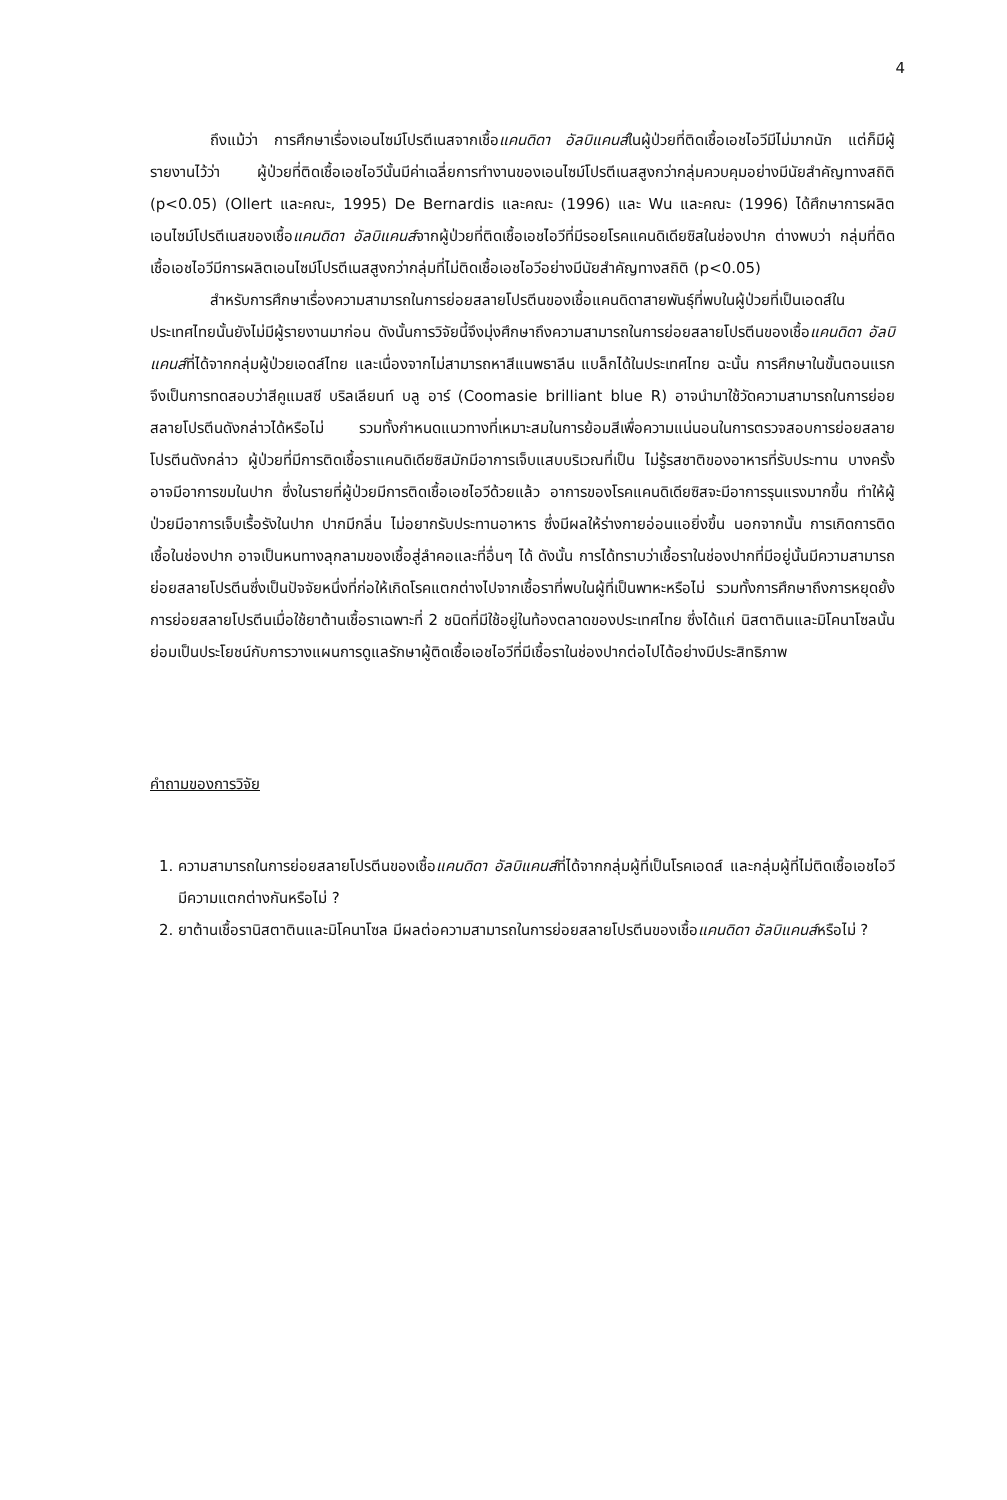4
ถึงแม้ว่า การศึกษาเรื่องเอนไซม์โปรตีเนสจากเชื้อแคนดิดา อัลบิแคนส์ในผู้ป่วยที่ติดเชื้อเอชไอวีมีไม่มากนัก แต่ก็มีผู้รายงานไว้ว่า ผู้ป่วยที่ติดเชื้อเอชไอวีนั้นมีค่าเฉลี่ยการทำงานของเอนไซม์โปรตีเนสสูงกว่ากลุ่มควบคุมอย่างมีนัยสำคัญทางสถิติ (p<0.05) (Ollert และคณะ, 1995) De Bernardis และคณะ (1996) และ Wu และคณะ (1996) ได้ศึกษาการผลิตเอนไซม์โปรตีเนสของเชื้อแคนดิดา อัลบิแคนส์จากผู้ป่วยที่ติดเชื้อเอชไอวีที่มีรอยโรคแคนดิเดียซิสในช่องปาก ต่างพบว่า กลุ่มที่ติดเชื้อเอชไอวีมีการผลิตเอนไซม์โปรตีเนสสูงกว่ากลุ่มที่ไม่ติดเชื้อเอชไอวีอย่างมีนัยสำคัญทางสถิติ (p<0.05)
สำหรับการศึกษาเรื่องความสามารถในการย่อยสลายโปรตีนของเชื้อแคนดิดาสายพันธุ์ที่พบในผู้ป่วยที่เป็นเอดส์ในประเทศไทยนั้นยังไม่มีผู้รายงานมาก่อน ดังนั้นการวิจัยนี้จึงมุ่งศึกษาถึงความสามารถในการย่อยสลายโปรตีนของเชื้อแคนดิดา อัลบิแคนส์ที่ได้จากกลุ่มผู้ป่วยเอดส์ไทย และเนื่องจากไม่สามารถหาสีแนพธาลีน แบล็กได้ในประเทศไทย ฉะนั้น การศึกษาในขั้นตอนแรกจึงเป็นการทดสอบว่าสีคูแมสซี บริลเลียนท์ บลู อาร์ (Coomasie brilliant blue R) อาจนำมาใช้วัดความสามารถในการย่อยสลายโปรตีนดังกล่าวได้หรือไม่ รวมทั้งกำหนดแนวทางที่เหมาะสมในการย้อมสีเพื่อความแน่นอนในการตรวจสอบการย่อยสลายโปรตีนดังกล่าว ผู้ป่วยที่มีการติดเชื้อราแคนดิเดียซิสมักมีอาการเจ็บแสบบริเวณที่เป็น ไม่รู้รสชาติของอาหารที่รับประทาน บางครั้งอาจมีอาการขมในปาก ซึ่งในรายที่ผู้ป่วยมีการติดเชื้อเอชไอวีด้วยแล้ว อาการของโรคแคนดิเดียซิสจะมีอาการรุนแรงมากขึ้น ทำให้ผู้ป่วยมีอาการเจ็บเรื้อรังในปาก ปากมีกลิ่น ไม่อยากรับประทานอาหาร ซึ่งมีผลให้ร่างกายอ่อนแอยิ่งขึ้น นอกจากนั้น การเกิดการติดเชื้อในช่องปาก อาจเป็นหนทางลุกลามของเชื้อสู่ลำคอและที่อื่นๆ ได้ ดังนั้น การได้ทราบว่าเชื้อราในช่องปากที่มีอยู่นั้นมีความสามารถย่อยสลายโปรตีนซึ่งเป็นปัจจัยหนึ่งที่ก่อให้เกิดโรคแตกต่างไปจากเชื้อราที่พบในผู้ที่เป็นพาหะหรือไม่ รวมทั้งการศึกษาถึงการหยุดยั้งการย่อยสลายโปรตีนเมื่อใช้ยาต้านเชื้อราเฉพาะที่ 2 ชนิดที่มีใช้อยู่ในท้องตลาดของประเทศไทย ซึ่งได้แก่ นิสตาตินและมิโคนาโซลนั้นย่อมเป็นประโยชน์กับการวางแผนการดูแลรักษาผู้ติดเชื้อเอชไอวีที่มีเชื้อราในช่องปากต่อไปได้อย่างมีประสิทธิภาพ
คำถามของการวิจัย
1. ความสามารถในการย่อยสลายโปรตีนของเชื้อแคนดิดา อัลบิแคนส์ที่ได้จากกลุ่มผู้ที่เป็นโรคเอดส์ และกลุ่มผู้ที่ไม่ติดเชื้อเอชไอวี มีความแตกต่างกันหรือไม่ ?
2. ยาต้านเชื้อรานิสตาตินและมิโคนาโซล มีผลต่อความสามารถในการย่อยสลายโปรตีนของเชื้อแคนดิดา อัลบิแคนส์หรือไม่ ?